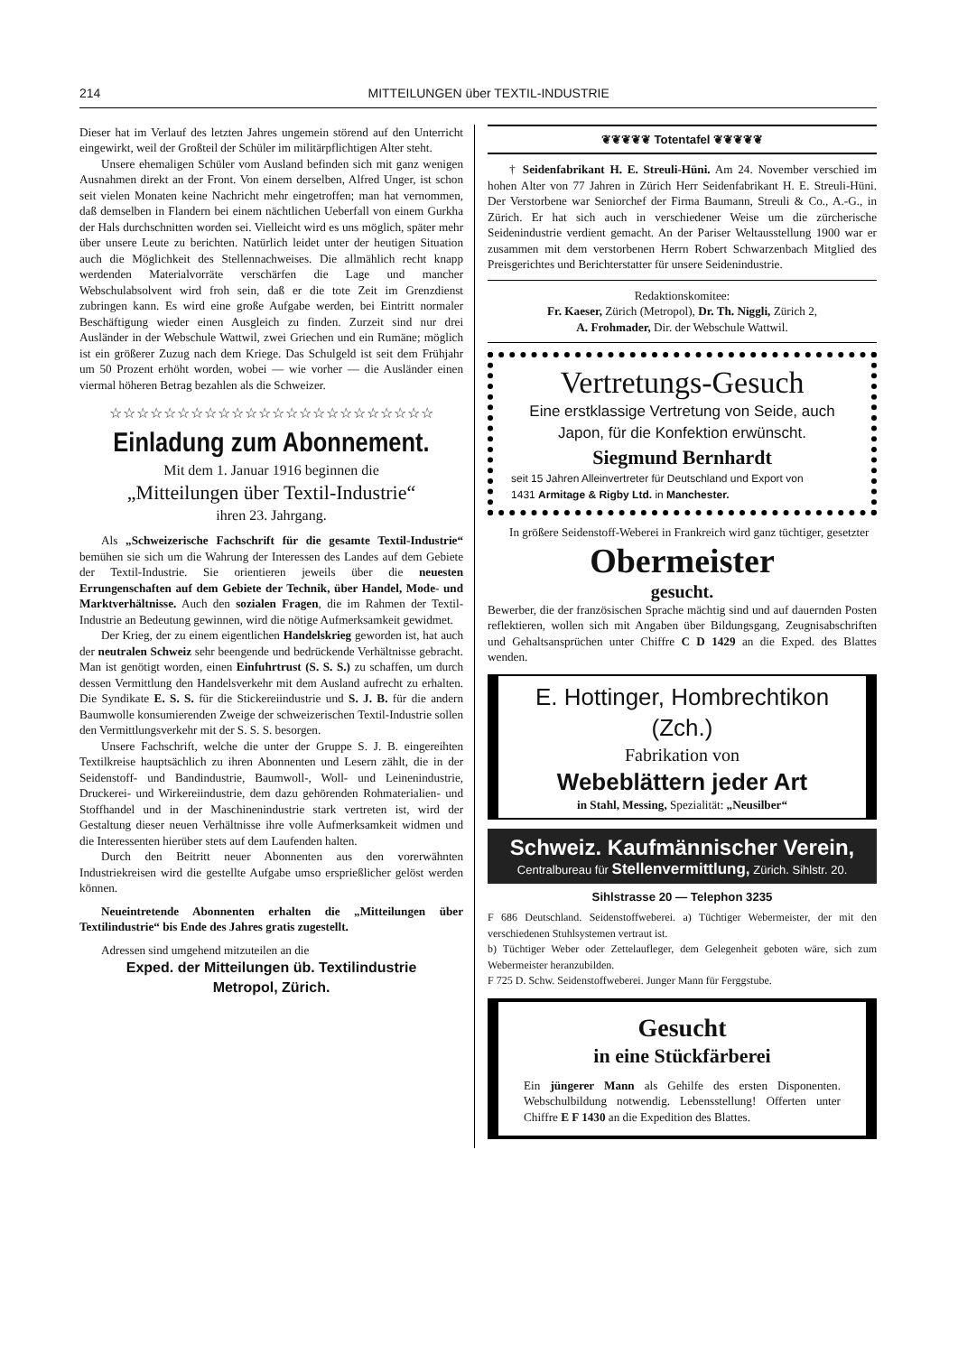214 MITTEILUNGEN über TEXTIL-INDUSTRIE
Dieser hat im Verlauf des letzten Jahres ungemein störend auf den Unterricht eingewirkt, weil der Großteil der Schüler im militärpflichtigen Alter steht.
Unsere ehemaligen Schüler vom Ausland befinden sich mit ganz wenigen Ausnahmen direkt an der Front. Von einem derselben, Alfred Unger, ist schon seit vielen Monaten keine Nachricht mehr eingetroffen; man hat vernommen, daß demselben in Flandern bei einem nächtlichen Ueberfall von einem Gurkha der Hals durchschnitten worden sei. Vielleicht wird es uns möglich, später mehr über unsere Leute zu berichten. Natürlich leidet unter der heutigen Situation auch die Möglichkeit des Stellennachweises. Die allmählich recht knapp werdenden Materialvorräte verschärfen die Lage und mancher Webschulabsolvent wird froh sein, daß er die tote Zeit im Grenzdienst zubringen kann. Es wird eine große Aufgabe werden, bei Eintritt normaler Beschäftigung wieder einen Ausgleich zu finden. Zurzeit sind nur drei Ausländer in der Webschule Wattwil, zwei Griechen und ein Rumäne; möglich ist ein größerer Zuzug nach dem Kriege. Das Schulgeld ist seit dem Frühjahr um 50 Prozent erhöht worden, wobei — wie vorher — die Ausländer einen viermal höheren Betrag bezahlen als die Schweizer.
☆☆☆☆☆☆☆☆☆☆☆☆☆☆☆☆☆☆☆☆☆☆☆☆
Einladung zum Abonnement.
Mit dem 1. Januar 1916 beginnen die
„Mitteilungen über Textil-Industrie“
ihren 23. Jahrgang.
Als „Schweizerische Fachschrift für die gesamte Textil-Industrie“ bemühen sie sich um die Wahrung der Interessen des Landes auf dem Gebiete der Textil-Industrie. Sie orientieren jeweils über die neuesten Errungenschaften auf dem Gebiete der Technik, über Handel, Mode- und Marktverhältnisse. Auch den sozialen Fragen, die im Rahmen der Textil-Industrie an Bedeutung gewinnen, wird die nötige Aufmerksamkeit gewidmet.
Der Krieg, der zu einem eigentlichen Handelskrieg geworden ist, hat auch der neutralen Schweiz sehr beengende und bedrückende Verhältnisse gebracht. Man ist genötigt worden, einen Einfuhrtrust (S. S. S.) zu schaffen, um durch dessen Vermittlung den Handelsverkehr mit dem Ausland aufrecht zu erhalten. Die Syndikate E. S. S. für die Stickereiindustrie und S. J. B. für die andern Baumwolle konsumierenden Zweige der schweizerischen Textil-Industrie sollen den Vermittlungsverkehr mit der S. S. S. besorgen.
Unsere Fachschrift, welche die unter der Gruppe S. J. B. eingereihten Textilkreise hauptsächlich zu ihren Abonnenten und Lesern zählt, die in der Seidenstoff- und Bandindustrie, Baumwoll-, Woll- und Leinenindustrie, Druckerei- und Wirkereiindustrie, dem dazu gehörenden Rohmaterialien- und Stoffhandel und in der Maschinenindustrie stark vertreten ist, wird der Gestaltung dieser neuen Verhältnisse ihre volle Aufmerksamkeit widmen und die Interessenten hierüber stets auf dem Laufenden halten.
Durch den Beitritt neuer Abonnenten aus den vorerwähnten Industriekreisen wird die gestellte Aufgabe umso ersprießlicher gelöst werden können.
Neueintretende Abonnenten erhalten die „Mitteilungen über Textilindustrie“ bis Ende des Jahres gratis zugestellt.
Adressen sind umgehend mitzuteilen an die
Exped. der Mitteilungen üb. Textilindustrie
Metropol, Zürich.
❦❦❦❦❦ Totentafel ❦❦❦❦❦
† Seidenfabrikant H. E. Streuli-Hüni. Am 24. November verschied im hohen Alter von 77 Jahren in Zürich Herr Seidenfabrikant H. E. Streuli-Hüni. Der Verstorbene war Seniorchef der Firma Baumann, Streuli & Co., A.-G., in Zürich. Er hat sich auch in verschiedener Weise um die zürcherische Seidenindustrie verdient gemacht. An der Pariser Weltausstellung 1900 war er zusammen mit dem verstorbenen Herrn Robert Schwarzenbach Mitglied des Preisgerichtes und Berichterstatter für unsere Seidenindustrie.
Redaktionskomitee:
Fr. Kaeser, Zürich (Metropol), Dr. Th. Niggli, Zürich 2,
A. Frohmader, Dir. der Webschule Wattwil.
Vertretungs-Gesuch
Eine erstklassige Vertretung von Seide, auch Japon, für die Konfektion erwünscht.
Siegmund Bernhardt
seit 15 Jahren Alleinvertreter für Deutschland und Export von
1431 Armitage & Rigby Ltd. in Manchester.
In größere Seidenstoff-Weberei in Frankreich wird ganz tüchtiger, gesetzter
Obermeister
gesucht.
Bewerber, die der französischen Sprache mächtig sind und auf dauernden Posten reflektieren, wollen sich mit Angaben über Bildungsgang, Zeugnisabschriften und Gehaltsansprüchen unter Chiffre C D 1429 an die Exped. des Blattes wenden.
E. Hottinger, Hombrechtikon (Zch.)
Fabrikation von
Webeblättern jeder Art
in Stahl, Messing, Spezialität: „Neusilber“
Schweiz. Kaufmännischer Verein,
Centralbureau für Stellenvermittlung, Zürich. Sihlstr. 20.
Sihlstrasse 20 — Telephon 3235
F 686 Deutschland. Seidenstoffweberei. a) Tüchtiger Webermeister, der mit den verschiedenen Stuhlsystemen vertraut ist.
b) Tüchtiger Weber oder Zettelaufleger, dem Gelegenheit geboten wäre, sich zum Webermeister heranzubilden.
F 725 D. Schw. Seidenstoffweberei. Junger Mann für Ferggstube.
Gesucht
in eine Stückfärberei
Ein jüngerer Mann als Gehilfe des ersten Disponenten. Webschulbildung notwendig. Lebensstellung! Offerten unter Chiffre E F 1430 an die Expedition des Blattes.